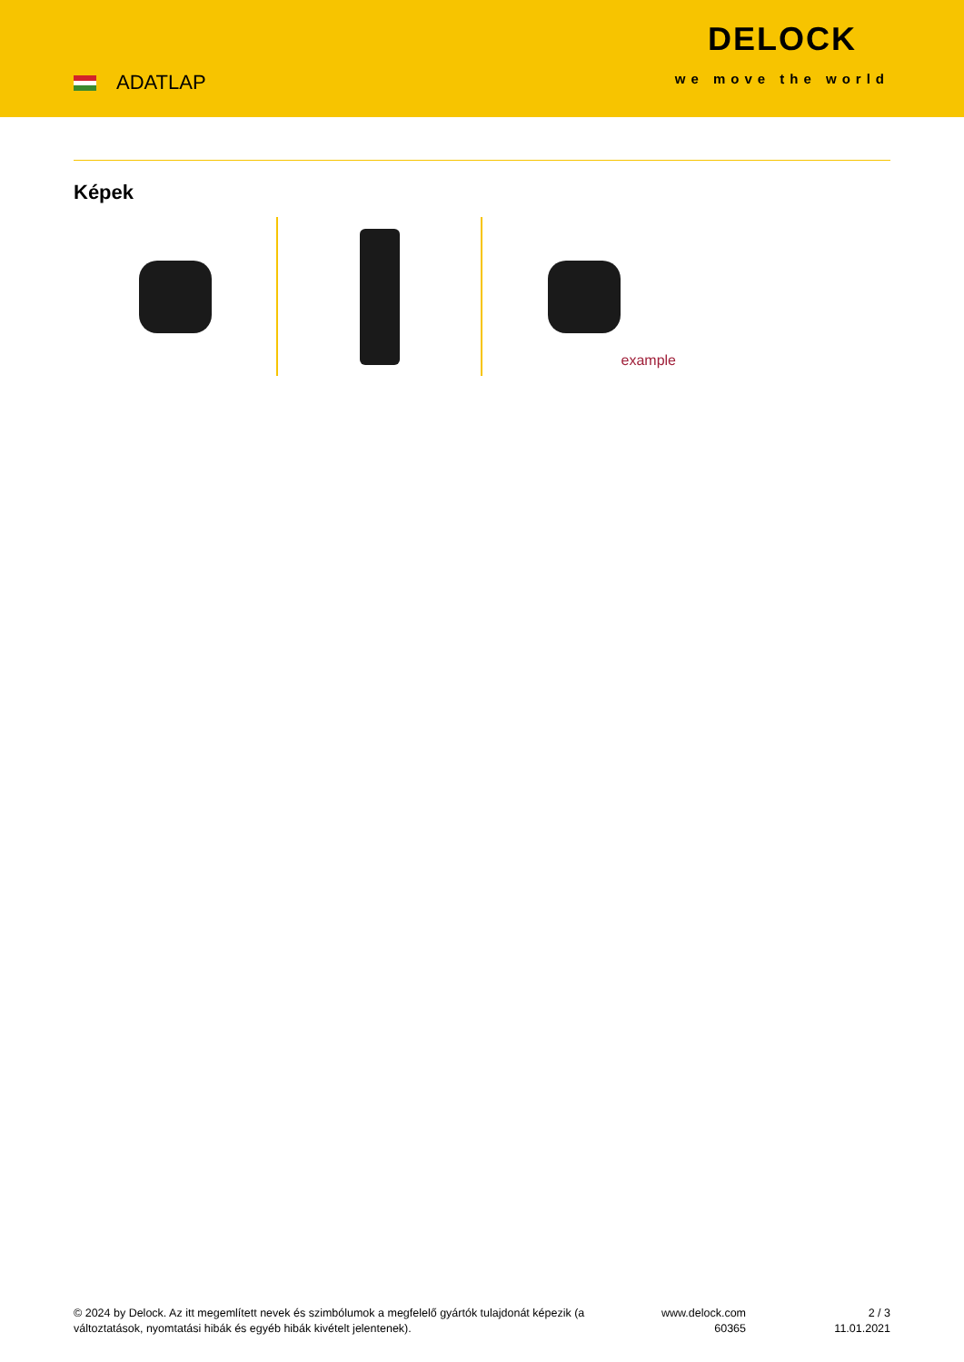ADATLAP
DELOCK
we move the world
Képek
example
© 2024 by Delock. Az itt megemlített nevek és szimbólumok a megfelelő gyártók tulajdonát képezik (a változtatások, nyomtatási hibák és egyéb hibák kivételt jelentenek).
www.delock.com
60365
2 / 3
11.01.2021